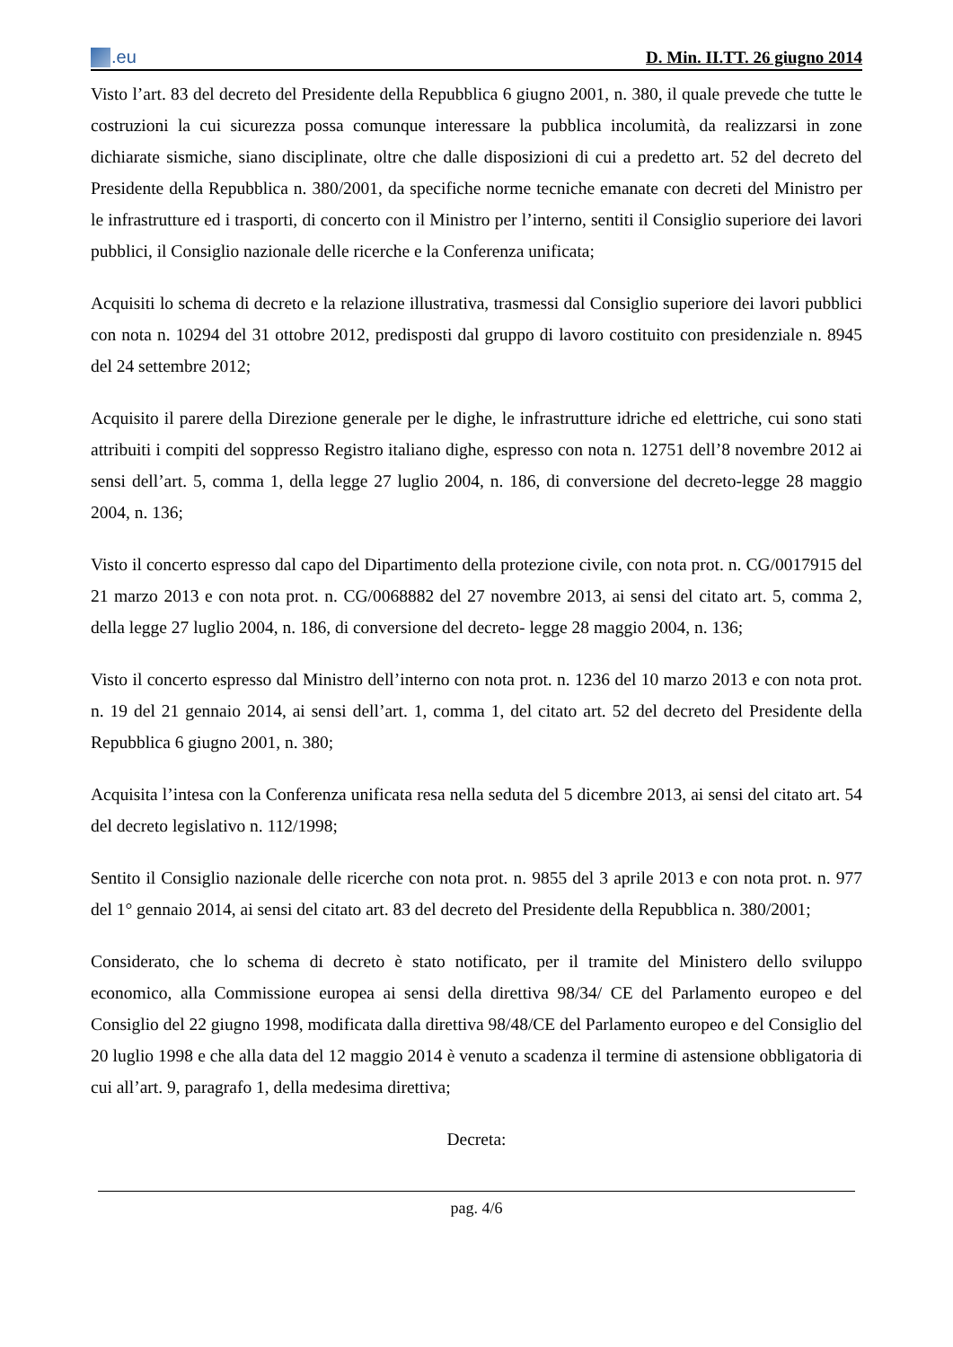.eu
D. Min. II.TT. 26 giugno 2014
Visto l’art. 83 del decreto del Presidente della Repubblica 6 giugno 2001, n. 380, il quale prevede che tutte le costruzioni la cui sicurezza possa comunque interessare la pubblica incolumità, da realizzarsi in zone dichiarate sismiche, siano disciplinate, oltre che dalle disposizioni di cui a predetto art. 52 del decreto del Presidente della Repubblica n. 380/2001, da specifiche norme tecniche emanate con decreti del Ministro per le infrastrutture ed i trasporti, di concerto con il Ministro per l’interno, sentiti il Consiglio superiore dei lavori pubblici, il Consiglio nazionale delle ricerche e la Conferenza unificata;
Acquisiti lo schema di decreto e la relazione illustrativa, trasmessi dal Consiglio superiore dei lavori pubblici con nota n. 10294 del 31 ottobre 2012, predisposti dal gruppo di lavoro costituito con presidenziale n. 8945 del 24 settembre 2012;
Acquisito il parere della Direzione generale per le dighe, le infrastrutture idriche ed elettriche, cui sono stati attribuiti i compiti del soppresso Registro italiano dighe, espresso con nota n. 12751 dell’8 novembre 2012 ai sensi dell’art. 5, comma 1, della legge 27 luglio 2004, n. 186, di conversione del decreto-legge 28 maggio 2004, n. 136;
Visto il concerto espresso dal capo del Dipartimento della protezione civile, con nota prot. n. CG/0017915 del 21 marzo 2013 e con nota prot. n. CG/0068882 del 27 novembre 2013, ai sensi del citato art. 5, comma 2, della legge 27 luglio 2004, n. 186, di conversione del decreto- legge 28 maggio 2004, n. 136;
Visto il concerto espresso dal Ministro dell’interno con nota prot. n. 1236 del 10 marzo 2013 e con nota prot. n. 19 del 21 gennaio 2014, ai sensi dell’art. 1, comma 1, del citato art. 52 del decreto del Presidente della Repubblica 6 giugno 2001, n. 380;
Acquisita l’intesa con la Conferenza unificata resa nella seduta del 5 dicembre 2013, ai sensi del citato art. 54 del decreto legislativo n. 112/1998;
Sentito il Consiglio nazionale delle ricerche con nota prot. n. 9855 del 3 aprile 2013 e con nota prot. n. 977 del 1° gennaio 2014, ai sensi del citato art. 83 del decreto del Presidente della Repubblica n. 380/2001;
Considerato, che lo schema di decreto è stato notificato, per il tramite del Ministero dello sviluppo economico, alla Commissione europea ai sensi della direttiva 98/34/ CE del Parlamento europeo e del Consiglio del 22 giugno 1998, modificata dalla direttiva 98/48/CE del Parlamento europeo e del Consiglio del 20 luglio 1998 e che alla data del 12 maggio 2014 è venuto a scadenza il termine di astensione obbligatoria di cui all’art. 9, paragrafo 1, della medesima direttiva;
Decreta:
pag. 4/6